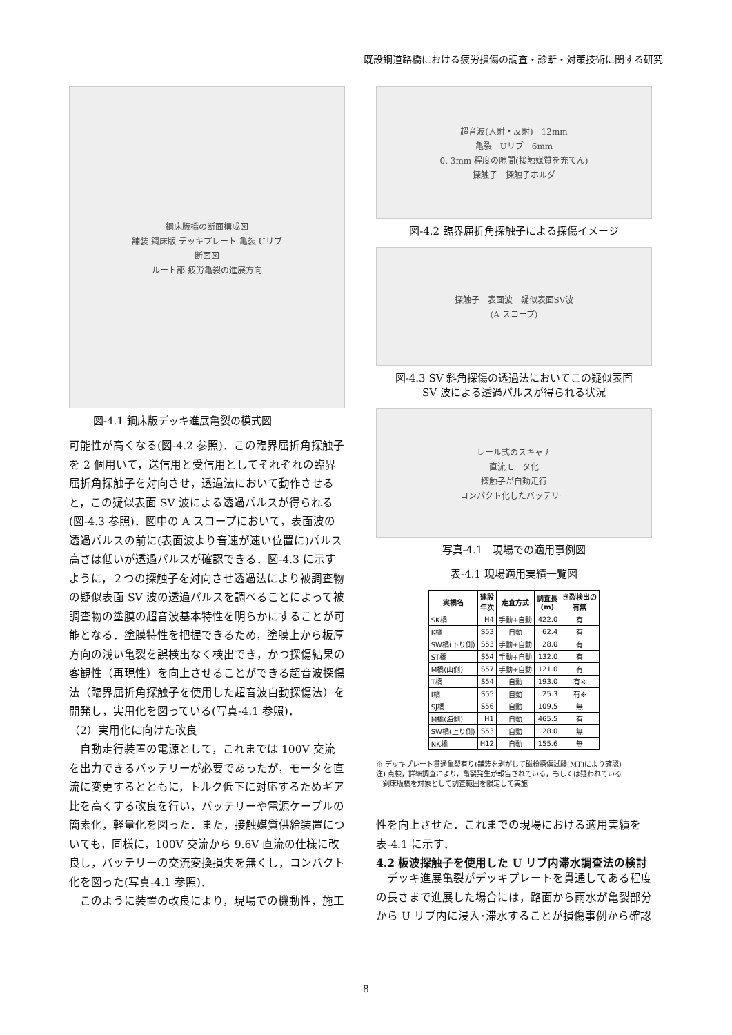既設鋼道路橋における疲労損傷の調査・診断・対策技術に関する研究
鋼床版橋の断面構成図
舗装 鋼床版 デッキプレート 亀裂 Uリブ
断面図
ルート部 疲労亀裂の進展方向
図-4.1 鋼床版デッキ進展亀裂の模式図
可能性が高くなる(図-4.2 参照)．この臨界屈折角探触子を 2 個用いて，送信用と受信用としてそれぞれの臨界屈折角探触子を対向させ，透過法において動作させると，この疑似表面 SV 波による透過パルスが得られる(図-4.3 参照)．図中の A スコープにおいて，表面波の透過パルスの前に(表面波より音速が速い位置に)パルス高さは低いが透過パルスが確認できる．図-4.3 に示すように，２つの探触子を対向させ透過法により被調査物の疑似表面 SV 波の透過パルスを調べることによって被調査物の塗膜の超音波基本特性を明らかにすることが可能となる．塗膜特性を把握できるため，塗膜上から板厚方向の浅い亀裂を誤検出なく検出でき，かつ探傷結果の客観性（再現性）を向上させることができる超音波探傷法（臨界屈折角探触子を使用した超音波自動探傷法）を開発し，実用化を図っている(写真-4.1 参照)．
（2）実用化に向けた改良
　自動走行装置の電源として，これまでは 100V 交流を出力できるバッテリーが必要であったが，モータを直流に変更するとともに，トルク低下に対応するためギア比を高くする改良を行い，バッテリーや電源ケーブルの簡素化，軽量化を図った．また，接触媒質供給装置についても，同様に，100V 交流から 9.6V 直流の仕様に改良し，バッテリーの交流変換損失を無くし，コンパクト化を図った(写真-4.1 参照)．
　このように装置の改良により，現場での機動性，施工
超音波(入射・反射)　12mm
亀裂　Uリブ　6mm
0. 3mm 程度の隙間(接触媒質を充てん)
探触子　探触子ホルダ
図-4.2 臨界屈折角探触子による探傷イメージ
探触子　表面波　疑似表面SV波
(A スコープ)
図-4.3 SV 斜角探傷の透過法においてこの疑似表面
SV 波による透過パルスが得られる状況
レール式のスキャナ
直流モータ化
探触子が自動走行
コンパクト化したバッテリー
写真-4.1　現場での適用事例図
表-4.1 現場適用実績一覧図
| 実橋名 | 建設 年次 | 走査方式 | 調査長 (m) | き裂検出の 有無 |
| --- | --- | --- | --- | --- |
| SK橋 | H4 | 手動+自動 | 422.0 | 有 |
| K橋 | S53 | 自動 | 62.4 | 有 |
| SW橋(下り側) | S53 | 手動+自動 | 28.0 | 有 |
| ST橋 | S54 | 手動+自動 | 132.0 | 有 |
| M橋(山側) | S57 | 手動+自動 | 121.0 | 有 |
| T橋 | S54 | 自動 | 193.0 | 有※ |
| I橋 | S55 | 自動 | 25.3 | 有※ |
| SJ橋 | S56 | 自動 | 109.5 | 無 |
| M橋(海側) | H1 | 自動 | 465.5 | 有 |
| SW橋(上り側) | S53 | 自動 | 28.0 | 無 |
| NK橋 | H12 | 自動 | 155.6 | 無 |
※ デッキプレート貫通亀裂有り(舗装を剥がして磁粉探傷試験(MT)により確認)
注) 点検，詳細調査により，亀裂発生が報告されている，もしくは疑われている
　鋼床版橋を対象として調査範囲を限定して実施
性を向上させた．これまでの現場における適用実績を表-4.1 に示す．
4.2 板波探触子を使用した U リブ内滞水調査法の検討
　デッキ進展亀裂がデッキプレートを貫通してある程度の長さまで進展した場合には，路面から雨水が亀裂部分から U リブ内に浸入･滞水することが損傷事例から確認
8